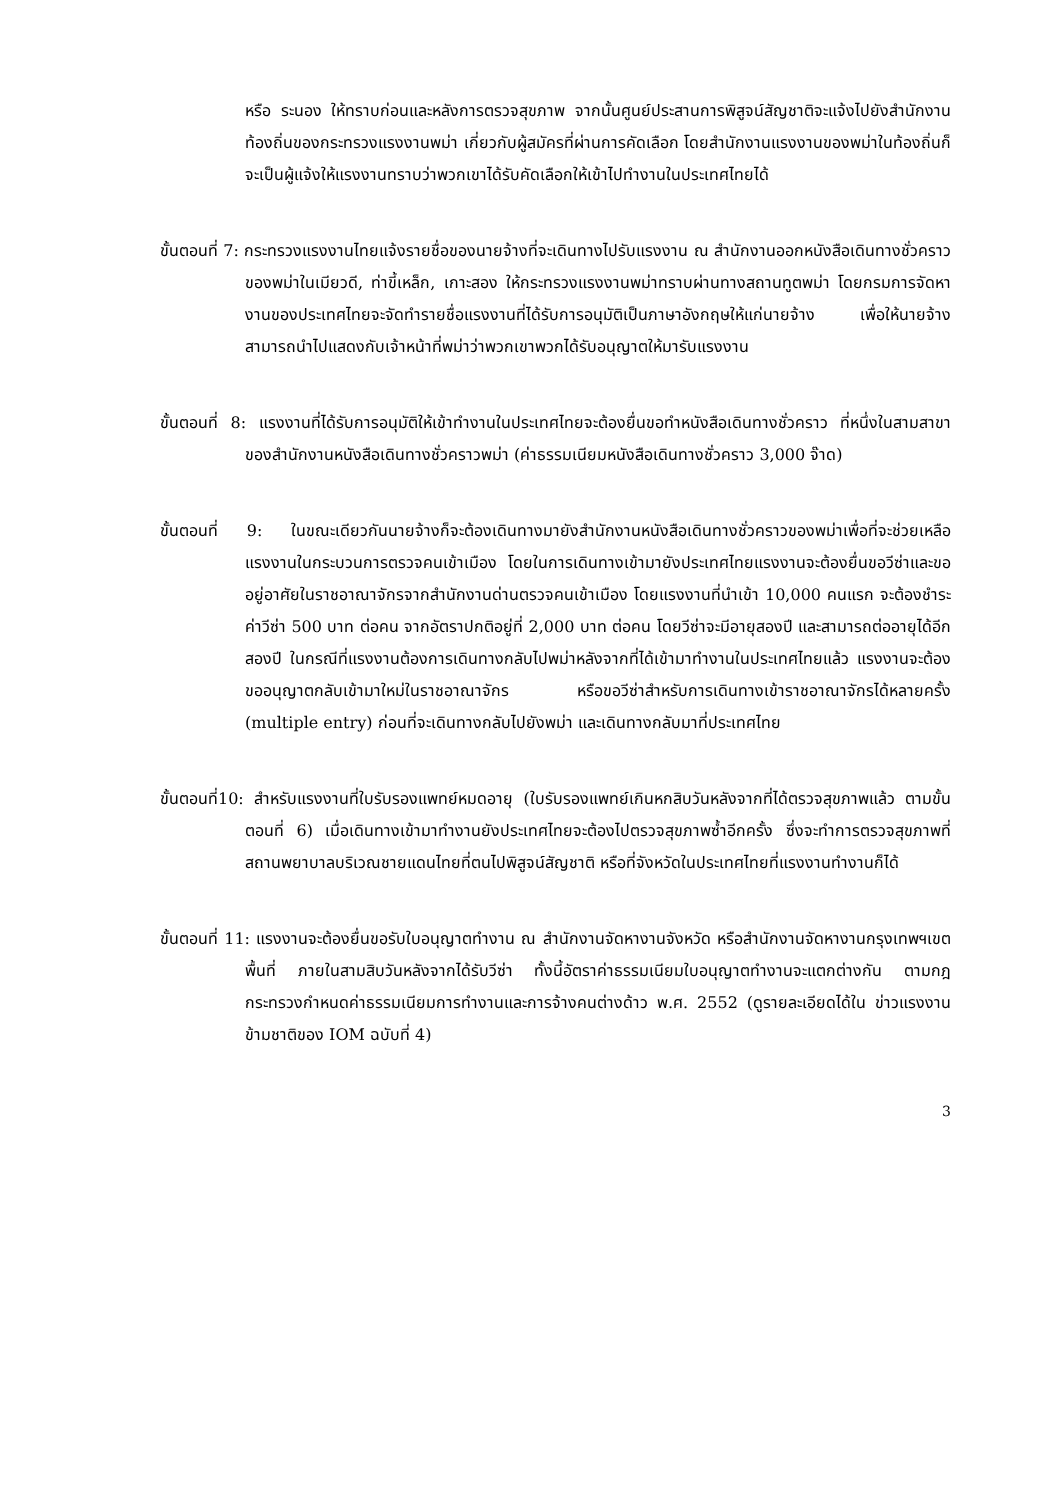หรือ ระนอง ให้ทราบก่อนและหลังการตรวจสุขภาพ จากนั้นศูนย์ประสานการพิสูจน์สัญชาติจะแจ้งไปยังสำนักงานท้องถิ่นของกระทรวงแรงงานพม่า เกี่ยวกับผู้สมัครที่ผ่านการคัดเลือก โดยสำนักงานแรงงานของพม่าในท้องถิ่นก็จะเป็นผู้แจ้งให้แรงงานทราบว่าพวกเขาได้รับคัดเลือกให้เข้าไปทำงานในประเทศไทยได้
ขั้นตอนที่ 7: กระทรวงแรงงานไทยแจ้งรายชื่อของนายจ้างที่จะเดินทางไปรับแรงงาน ณ สำนักงานออกหนังสือเดินทางชั่วคราวของพม่าในเมียวดี, ท่าขี้เหล็ก, เกาะสอง ให้กระทรวงแรงงานพม่าทราบผ่านทางสถานทูตพม่า โดยกรมการจัดหางานของประเทศไทยจะจัดทำรายชื่อแรงงานที่ได้รับการอนุมัติเป็นภาษาอังกฤษให้แก่นายจ้าง เพื่อให้นายจ้างสามารถนำไปแสดงกับเจ้าหน้าที่พม่าว่าพวกเขาพวกได้รับอนุญาตให้มารับแรงงาน
ขั้นตอนที่ 8: แรงงานที่ได้รับการอนุมัติให้เข้าทำงานในประเทศไทยจะต้องยื่นขอทำหนังสือเดินทางชั่วคราว ที่หนึ่งในสามสาขาของสำนักงานหนังสือเดินทางชั่วคราวพม่า (ค่าธรรมเนียมหนังสือเดินทางชั่วคราว 3,000 จ๊าด)
ขั้นตอนที่ 9: ในขณะเดียวกันนายจ้างก็จะต้องเดินทางมายังสำนักงานหนังสือเดินทางชั่วคราวของพม่าเพื่อที่จะช่วยเหลือแรงงานในกระบวนการตรวจคนเข้าเมือง โดยในการเดินทางเข้ามายังประเทศไทยแรงงานจะต้องยื่นขอวีซ่าและขออยู่อาศัยในราชอาณาจักรจากสำนักงานด่านตรวจคนเข้าเมือง โดยแรงงานที่นำเข้า 10,000 คนแรก จะต้องชำระค่าวีซ่า 500 บาท ต่อคน จากอัตราปกติอยู่ที่ 2,000 บาท ต่อคน โดยวีซ่าจะมีอายุสองปี และสามารถต่ออายุได้อีกสองปี ในกรณีที่แรงงานต้องการเดินทางกลับไปพม่าหลังจากที่ได้เข้ามาทำงานในประเทศไทยแล้ว แรงงานจะต้องขออนุญาตกลับเข้ามาใหม่ในราชอาณาจักร หรือขอวีซ่าสำหรับการเดินทางเข้าราชอาณาจักรได้หลายครั้ง (multiple entry) ก่อนที่จะเดินทางกลับไปยังพม่า และเดินทางกลับมาที่ประเทศไทย
ขั้นตอนที่10: สำหรับแรงงานที่ใบรับรองแพทย์หมดอายุ (ใบรับรองแพทย์เกินหกสิบวันหลังจากที่ได้ตรวจสุขภาพแล้ว ตามขั้นตอนที่ 6) เมื่อเดินทางเข้ามาทำงานยังประเทศไทยจะต้องไปตรวจสุขภาพซ้ำอีกครั้ง ซึ่งจะทำการตรวจสุขภาพที่สถานพยาบาลบริเวณชายแดนไทยที่ตนไปพิสูจน์สัญชาติ หรือที่จังหวัดในประเทศไทยที่แรงงานทำงานก็ได้
ขั้นตอนที่ 11: แรงงานจะต้องยื่นขอรับใบอนุญาตทำงาน ณ สำนักงานจัดหางานจังหวัด หรือสำนักงานจัดหางานกรุงเทพฯเขตพื้นที่ ภายในสามสิบวันหลังจากได้รับวีซ่า ทั้งนี้อัตราค่าธรรมเนียมใบอนุญาตทำงานจะแตกต่างกัน ตามกฎกระทรวงกำหนดค่าธรรมเนียมการทำงานและการจ้างคนต่างด้าว พ.ศ. 2552 (ดูรายละเอียดได้ใน ข่าวแรงงานข้ามชาติของ IOM ฉบับที่ 4)
3